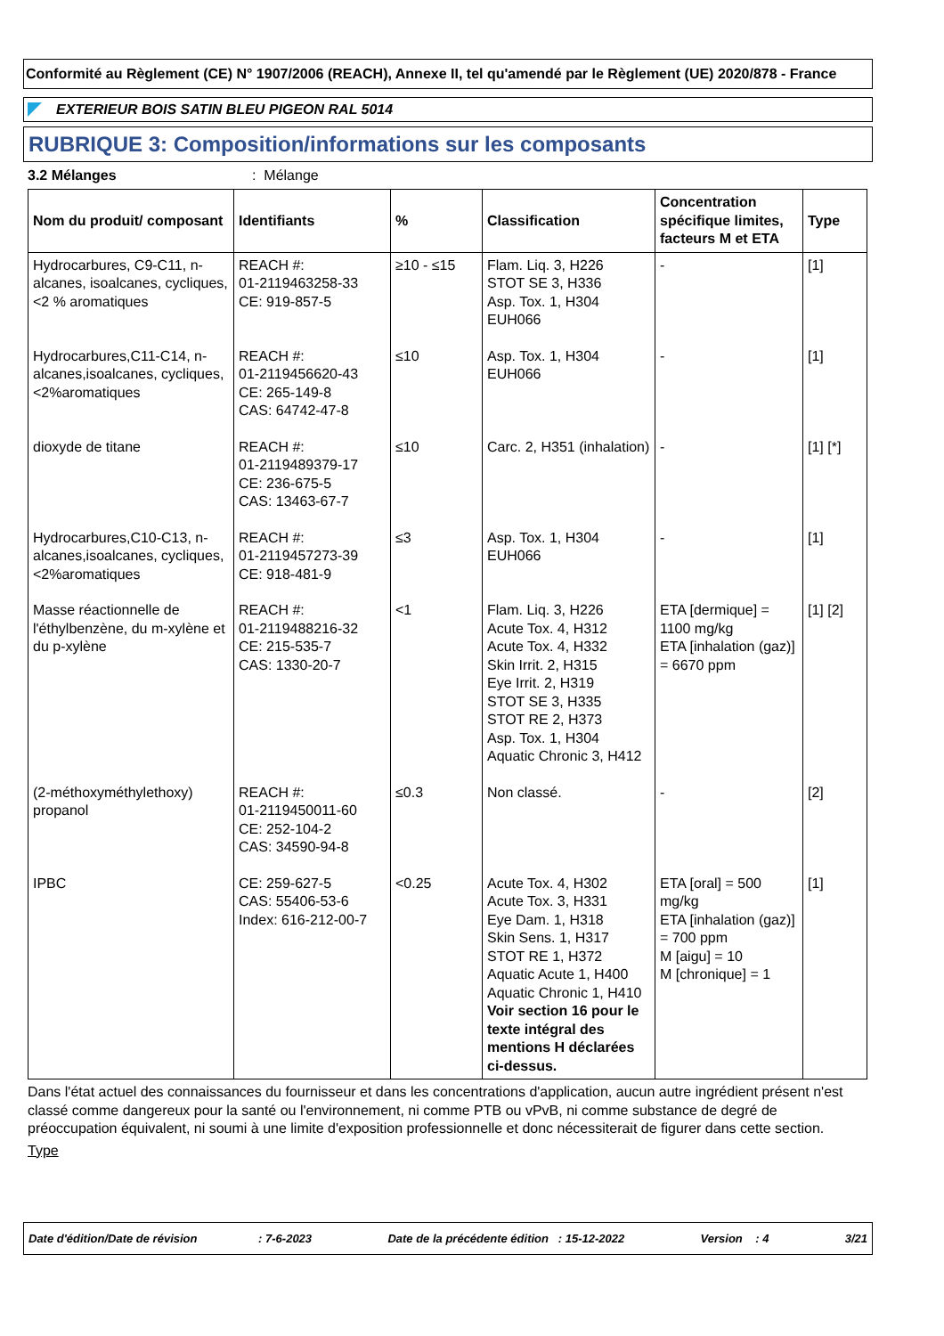Conformité au Règlement (CE) N° 1907/2006 (REACH), Annexe II, tel qu'amendé par le Règlement (UE) 2020/878 - France
EXTERIEUR BOIS SATIN BLEU PIGEON RAL 5014
RUBRIQUE 3: Composition/informations sur les composants
3.2 Mélanges: Mélange
| Nom du produit/ composant | Identifiants | % | Classification | Concentration spécifique limites, facteurs M et ETA | Type |
| --- | --- | --- | --- | --- | --- |
| Hydrocarbures, C9-C11, n-alcanes, isoalcanes, cycliques, <2 % aromatiques | REACH #: 01-2119463258-33 CE: 919-857-5 | ≥10 - ≤15 | Flam. Liq. 3, H226 STOT SE 3, H336 Asp. Tox. 1, H304 EUH066 | - | [1] |
| Hydrocarbures,C11-C14, n-alcanes,isoalcanes, cycliques,<2%aromatiques | REACH #: 01-2119456620-43 CE: 265-149-8 CAS: 64742-47-8 | ≤10 | Asp. Tox. 1, H304 EUH066 | - | [1] |
| dioxyde de titane | REACH #: 01-2119489379-17 CE: 236-675-5 CAS: 13463-67-7 | ≤10 | Carc. 2, H351 (inhalation) | - | [1] [*] |
| Hydrocarbures,C10-C13, n-alcanes,isoalcanes, cycliques,<2%aromatiques | REACH #: 01-2119457273-39 CE: 918-481-9 | ≤3 | Asp. Tox. 1, H304 EUH066 | - | [1] |
| Masse réactionnelle de l'éthylbenzène, du m-xylène et du p-xylène | REACH #: 01-2119488216-32 CE: 215-535-7 CAS: 1330-20-7 | <1 | Flam. Liq. 3, H226 Acute Tox. 4, H312 Acute Tox. 4, H332 Skin Irrit. 2, H315 Eye Irrit. 2, H319 STOT SE 3, H335 STOT RE 2, H373 Asp. Tox. 1, H304 Aquatic Chronic 3, H412 | ETA [dermique] = 1100 mg/kg ETA [inhalation (gaz)] = 6670 ppm | [1] [2] |
| (2-méthoxyméthylethoxy) propanol | REACH #: 01-2119450011-60 CE: 252-104-2 CAS: 34590-94-8 | ≤0.3 | Non classé. | - | [2] |
| IPBC | CE: 259-627-5 CAS: 55406-53-6 Index: 616-212-00-7 | <0.25 | Acute Tox. 4, H302 Acute Tox. 3, H331 Eye Dam. 1, H318 Skin Sens. 1, H317 STOT RE 1, H372 Aquatic Acute 1, H400 Aquatic Chronic 1, H410 Voir section 16 pour le texte intégral des mentions H déclarées ci-dessus. | ETA [oral] = 500 mg/kg ETA [inhalation (gaz)] = 700 ppm M [aigu] = 10 M [chronique] = 1 | [1] |
Dans l'état actuel des connaissances du fournisseur et dans les concentrations d'application, aucun autre ingrédient présent n'est classé comme dangereux pour la santé ou l'environnement, ni comme PTB ou vPvB, ni comme substance de degré de préoccupation équivalent, ni soumi à une limite d'exposition professionnelle et donc nécessiterait de figurer dans cette section.
Type
Date d'édition/Date de révision : 7-6-2023 Date de la précédente édition : 15-12-2022 Version : 4 3/21